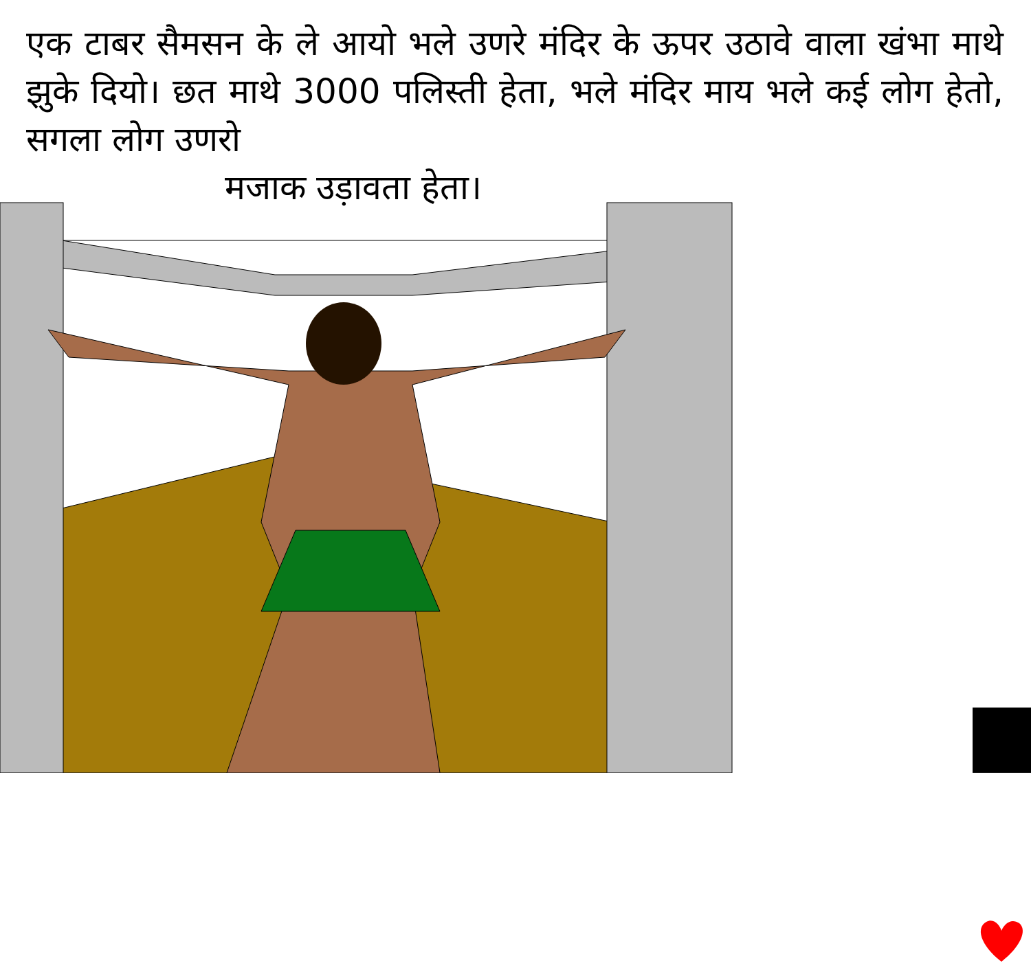एक टाबर सैमसन के ले आयो भले उणरे मंदिर के ऊपर उठावे वाला खंभा माथे झुके दियो। छत माथे 3000 पलिस्ती हेता, भले मंदिर माय भले कई लोग हेतो, सगला लोग उणरो
मजाक उड़ावता हेता।